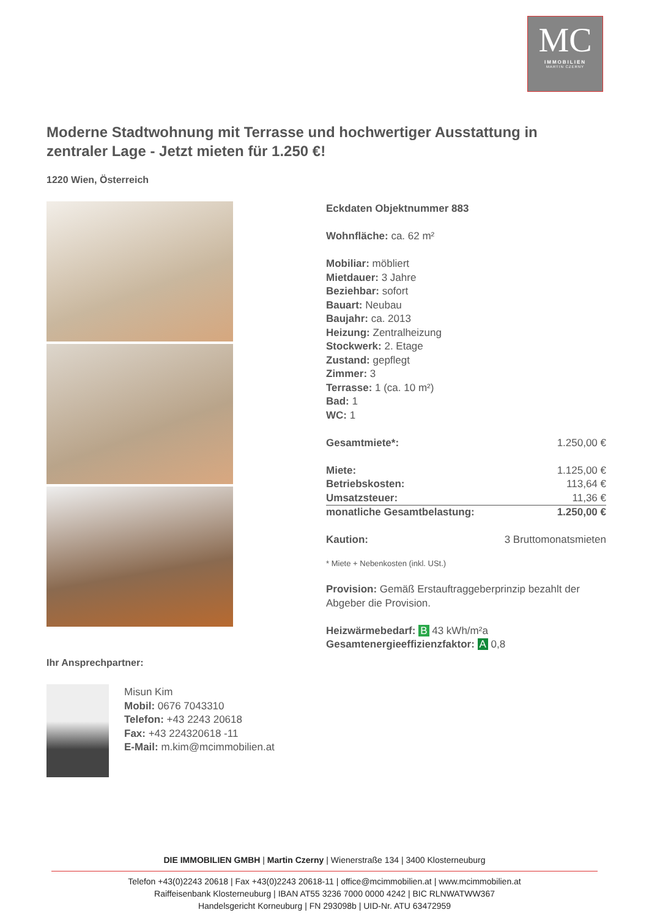MC
IMMOBILIEN
MARTIN CZERNY
Moderne Stadtwohnung mit Terrasse und hochwertiger Ausstattung in zentraler Lage - Jetzt mieten für 1.250 €!
1220 Wien, Österreich
Eckdaten Objektnummer 883
Wohnfläche: ca. 62 m²
Mobiliar: möbliert
Mietdauer: 3 Jahre
Beziehbar: sofort
Bauart: Neubau
Baujahr: ca. 2013
Heizung: Zentralheizung
Stockwerk: 2. Etage
Zustand: gepflegt
Zimmer: 3
Terrasse: 1 (ca. 10 m²)
Bad: 1
WC: 1
| Gesamtmiete*: | 1.250,00 € |
| Miete: | 1.125,00 € |
| Betriebskosten: | 113,64 € |
| Umsatzsteuer: | 11,36 € |
| monatliche Gesamtbelastung: | 1.250,00 € |
| Kaution: | 3 Bruttomonatsmieten |
* Miete + Nebenkosten (inkl. USt.)
Provision: Gemäß Erstauftraggeberprinzip bezahlt der Abgeber die Provision.
Heizwärmebedarf: B 43 kWh/m²a
Gesamtenergieeffizienzfaktor: A 0,8
Ihr Ansprechpartner:
Misun Kim
Mobil: 0676 7043310
Telefon: +43 2243 20618
Fax: +43 224320618 -11
E-Mail: m.kim@mcimmobilien.at
DIE IMMOBILIEN GMBH | Martin Czerny | Wienerstraße 134 | 3400 Klosterneuburg
Telefon +43(0)2243 20618 | Fax +43(0)2243 20618-11 | office@mcimmobilien.at | www.mcimmobilien.at
Raiffeisenbank Klosterneuburg | IBAN AT55 3236 7000 0000 4242 | BIC RLNWATWW367
Handelsgericht Korneuburg | FN 293098b | UID-Nr. ATU 63472959